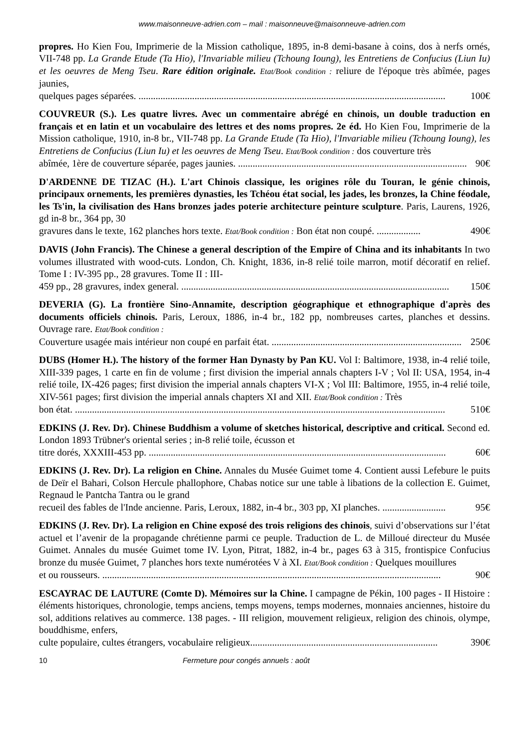www.maisonneuve-adrien.com – mail : maisonneuve@maisonneuve-adrien.com
propres. Ho Kien Fou, Imprimerie de la Mission catholique, 1895, in-8 demi-basane à coins, dos à nerfs ornés, VII-748 pp. La Grande Etude (Ta Hio), l'Invariable milieu (Tchoung Ioung), les Entretiens de Confucius (Liun Iu) et les oeuvres de Meng Tseu. Rare édition originale. Etat/Book condition : reliure de l'époque très abîmée, pages jaunies,
quelques pages séparées. .............................................................................................................................. 100€
COUVREUR (S.). Les quatre livres. Avec un commentaire abrégé en chinois, un double traduction en français et en latin et un vocabulaire des lettres et des noms propres. 2e éd. Ho Kien Fou, Imprimerie de la Mission catholique, 1910, in-8 br., VII-748 pp. La Grande Etude (Ta Hio), l'Invariable milieu (Tchoung Ioung), les Entretiens de Confucius (Liun Iu) et les oeuvres de Meng Tseu. Etat/Book condition : dos couverture très
abîmée, 1ère de couverture séparée, pages jaunies. .............................................................................................. 90€
D'ARDENNE DE TIZAC (H.). L'art Chinois classique, les origines rôle du Touran, le génie chinois, principaux ornements, les premières dynasties, les Tchéou état social, les jades, les bronzes, la Chine féodale, les Ts'in, la civilisation des Hans bronzes jades poterie architecture peinture sculpture. Paris, Laurens, 1926, gd in-8 br., 364 pp, 30
gravures dans le texte, 162 planches hors texte. Etat/Book condition : Bon état non coupé. .................. 490€
DAVIS (John Francis). The Chinese a general description of the Empire of China and its inhabitants In two volumes illustrated with wood-cuts. London, Ch. Knight, 1836, in-8 relié toile marron, motif décoratif en relief. Tome I : IV-395 pp., 28 gravures. Tome II : III-
459 pp., 28 gravures, index general. .............................................................................................................. 150€
DEVERIA (G). La frontière Sino-Annamite, description géographique et ethnographique d'après des documents officiels chinois. Paris, Leroux, 1886, in-4 br., 182 pp, nombreuses cartes, planches et dessins. Ouvrage rare. Etat/Book condition :
Couverture usagée mais intérieur non coupé en parfait état. .............................................................................. 250€
DUBS (Homer H.). The history of the former Han Dynasty by Pan KU. Vol I: Baltimore, 1938, in-4 relié toile, XIII-339 pages, 1 carte en fin de volume ; first division the imperial annals chapters I-V ; Vol II: USA, 1954, in-4 relié toile, IX-426 pages; first division the imperial annals chapters VI-X ; Vol III: Baltimore, 1955, in-4 relié toile, XIV-561 pages; first division the imperial annals chapters XI and XII. Etat/Book condition : Très
bon état. ........................................................................................................................................................ 510€
EDKINS (J. Rev. Dr). Chinese Buddhism a volume of sketches historical, descriptive and critical. Second ed. London 1893 Trübner's oriental series ; in-8 relié toile, écusson et
titre dorés, XXXIII-453 pp. .......................................................................................................................... 60€
EDKINS (J. Rev. Dr). La religion en Chine. Annales du Musée Guimet tome 4. Contient aussi Lefebure le puits de Deïr el Bahari, Colson Hercule phallophore, Chabas notice sur une table à libations de la collection E. Guimet, Regnaud le Pantcha Tantra ou le grand
recueil des fables de l'Inde ancienne. Paris, Leroux, 1882, in-4 br., 303 pp, XI planches. .......................... 95€
EDKINS (J. Rev. Dr). La religion en Chine exposé des trois religions des chinois, suivi d’observations sur l’état actuel et l’avenir de la propagande chrétienne parmi ce peuple. Traduction de L. de Milloué directeur du Musée Guimet. Annales du musée Guimet tome IV. Lyon, Pitrat, 1882, in-4 br., pages 63 à 315, frontispice Confucius bronze du musée Guimet, 7 planches hors texte numérotées V à XI. Etat/Book condition : Quelques mouillures
et ou rousseurs. ........................................................................................................................................... 90€
ESCAYRAC DE LAUTURE (Comte D). Mémoires sur la Chine. I campagne de Pékin, 100 pages - II Histoire : éléments historiques, chronologie, temps anciens, temps moyens, temps modernes, monnaies anciennes, histoire du sol, additions relatives au commerce. 138 pages. - III religion, mouvement religieux, religion des chinois, olympe, bouddhisme, enfers,
culte populaire, cultes étrangers, vocabulaire religieux............................................................................. 390€
10 Fermeture pour congés annuels : août